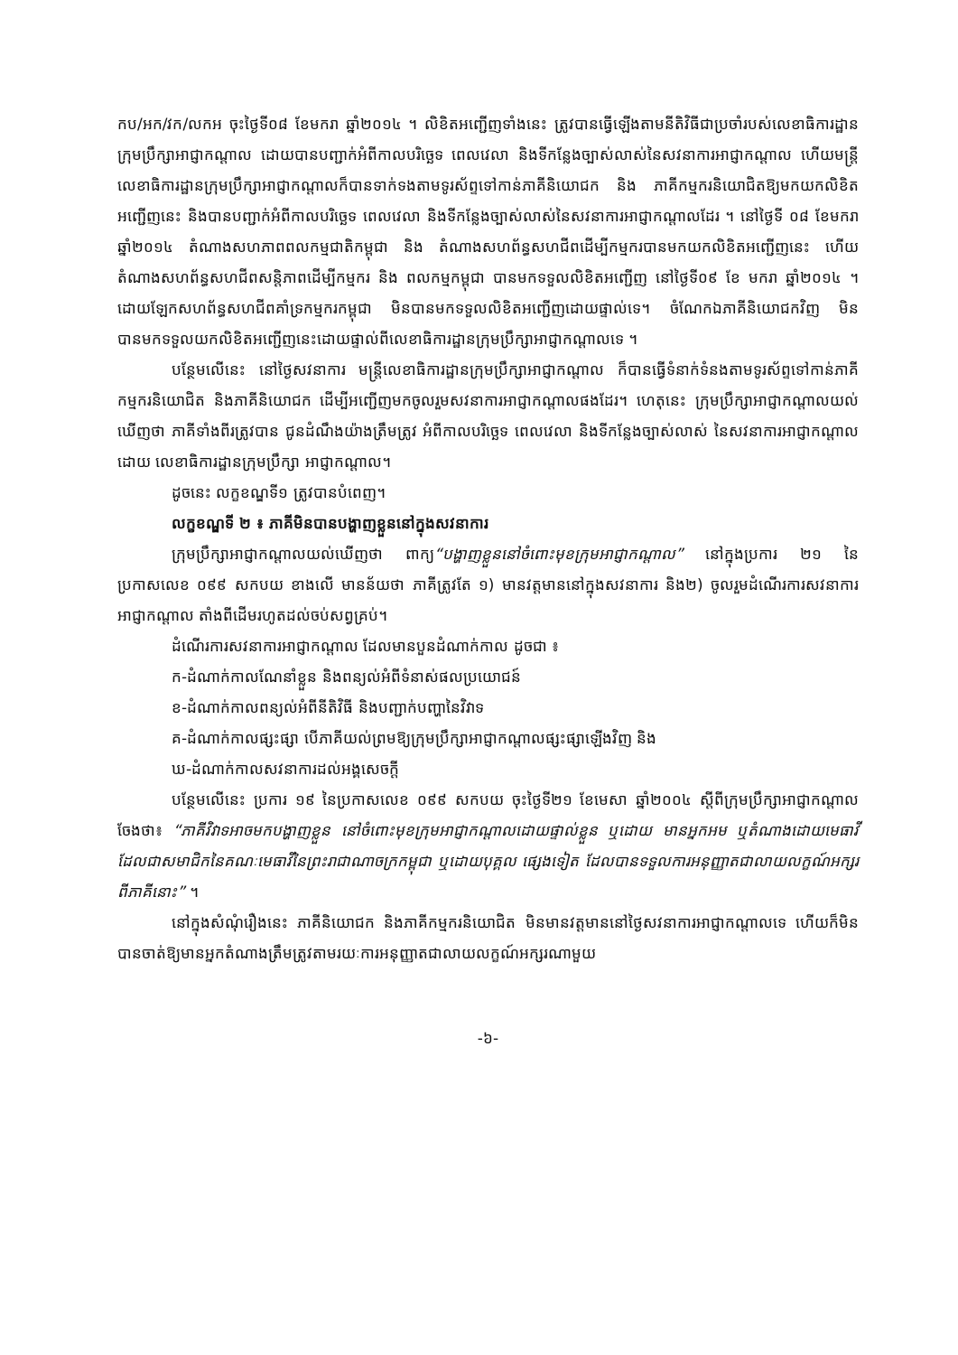កប/អក/វក/លកអ ចុះថ្ងៃទី០៨ ខែមករា ឆ្នាំ២០១៤ ។ លិខិតអញ្ជើញទាំងនេះ ត្រូវបានធ្វើឡើងតាមនីតិវិធីជាប្រចាំរបស់លេខាធិការដ្ឋានក្រុមប្រឹក្សាអាជ្ញាកណ្តាល ដោយបានបញ្ជាក់អំពីកាលបរិច្ឆេទ ពេលវេលា និងទីកន្លែងច្បាស់លាស់នៃសវនាការអាជ្ញាកណ្តាល ហើយមន្ត្រីលេខាធិការដ្ឋានក្រុមប្រឹក្សាអាជ្ញាកណ្តាលក៏បានទាក់ទងតាមទូរស័ព្ទទៅកាន់ភាគីនិយោជក និង ភាគីកម្មករនិយោជិតឱ្យមកយកលិខិតអញ្ជើញនេះ និងបានបញ្ជាក់អំពីកាលបរិច្ឆេទ ពេលវេលា និងទីកន្លែងច្បាស់លាស់នៃសវនាការអាជ្ញាកណ្តាលដែរ ។ នៅថ្ងៃទី ០៨ ខែមករា ឆ្នាំ២០១៤ តំណាងសហភាពពលកម្មជាតិកម្ពុជា និង តំណាងសហព័ន្ធសហជីពដើម្បីកម្មករបានមកយកលិខិតអញ្ជើញនេះ ហើយតំណាងសហព័ន្ធសហជីពសន្តិភាពដើម្បីកម្មករ និង ពលកម្មកម្ពុជា បានមកទទួលលិខិតអញ្ជើញ នៅថ្ងៃទី០៩ ខែ មករា ឆ្នាំ២០១៤ ។ ដោយឡែកសហព័ន្ធសហជីពគាំទ្រកម្មករកម្ពុជា មិនបានមកទទួលលិខិតអញ្ជើញដោយផ្ទាល់ទេ។ ចំណែកឯភាគីនិយោជកវិញ មិនបានមកទទួលយកលិខិតអញ្ជើញនេះដោយផ្ទាល់ពីលេខាធិការដ្ឋានក្រុមប្រឹក្សាអាជ្ញាកណ្តាលទេ ។
បន្ថែមលើនេះ នៅថ្ងៃសវនាការ មន្ត្រីលេខាធិការដ្ឋានក្រុមប្រឹក្សាអាជ្ញាកណ្តាល ក៏បានធ្វើទំនាក់ទំនងតាមទូរស័ព្ទទៅកាន់ភាគីកម្មករនិយោជិត និងភាគីនិយោជក ដើម្បីអញ្ជើញមកចូលរួមសវនាការអាជ្ញាកណ្តាលផងដែរ។ ហេតុនេះ ក្រុមប្រឹក្សាអាជ្ញាកណ្តាលយល់ឃើញថា ភាគីទាំងពីរត្រូវបាន ជូនដំណឹងយ៉ាងត្រឹមត្រូវ អំពីកាលបរិច្ឆេទ ពេលវេលា និងទីកន្លែងច្បាស់លាស់ នៃសវនាការអាជ្ញាកណ្តាលដោយ លេខាធិការដ្ឋានក្រុមប្រឹក្សា អាជ្ញាកណ្តាល។
ដូចនេះ លក្ខខណ្ឌទី១ ត្រូវបានបំពេញ។
លក្ខខណ្ឌទី ២ ៖ ភាគីមិនបានបង្ហាញខ្លួននៅក្នុងសវនាការ
ក្រុមប្រឹក្សាអាជ្ញាកណ្តាលយល់ឃើញថា ពាក្យ“បង្ហាញខ្លួននៅចំពោះមុខក្រុមអាជ្ញាកណ្តាល” នៅក្នុងប្រការ ២១ នៃប្រកាសលេខ ០៩៩ សកបយ ខាងលើ មានន័យថា ភាគីត្រូវតែ ១) មានវត្តមាននៅក្នុងសវនាការ និង២) ចូលរួមដំណើរការសវនាការអាជ្ញាកណ្តាល តាំងពីដើមរហូតដល់ចប់សព្វគ្រប់។
ដំណើរការសវនាការអាជ្ញាកណ្តាល ដែលមានបួនដំណាក់កាល ដូចជា ៖
ក-ដំណាក់កាលណែនាំខ្លួន និងពន្យល់អំពីទំនាស់ផលប្រយោជន៍
ខ-ដំណាក់កាលពន្យល់អំពីនីតិវិធី និងបញ្ជាក់បញ្ហានៃវិវាទ
គ-ដំណាក់កាលផ្សះផ្សា បើភាគីយល់ព្រមឱ្យក្រុមប្រឹក្សាអាជ្ញាកណ្តាលផ្សះផ្សាឡើងវិញ និង
ឃ-ដំណាក់កាលសវនាការដល់អង្គសេចក្តី
បន្ថែមលើនេះ ប្រការ ១៩ នៃប្រកាសលេខ ០៩៩ សកបយ ចុះថ្ងៃទី២១ ខែមេសា ឆ្នាំ២០០៤ ស្តីពីក្រុមប្រឹក្សាអាជ្ញាកណ្តាល ចែងថា៖ “ភាគីវិវាទអាចមកបង្ហាញខ្លួន នៅចំពោះមុខក្រុមអាជ្ញាកណ្តាលដោយផ្ទាល់ខ្លួន ឬដោយ មានអ្នកអម ឬតំណាងដោយមេធាវីដែលជាសមាជិកនៃគណៈមេធាវីនៃព្រះរាជាណាចក្រកម្ពុជា ឬដោយបុគ្គល ផ្សេងទៀត ដែលបានទទួលការអនុញ្ញាតជាលាយលក្ខណ៍អក្សរពីភាគីនោះ” ។
នៅក្នុងសំណុំរឿងនេះ ភាគីនិយោជក និងភាគីកម្មករនិយោជិត មិនមានវត្តមាននៅថ្ងៃសវនាការអាជ្ញាកណ្តាលទេ ហើយក៏មិនបានចាត់ឱ្យមានអ្នកតំណាងត្រឹមត្រូវតាមរយៈការអនុញ្ញាតជាលាយលក្ខណ៍អក្សរណាមួយ
-៦-